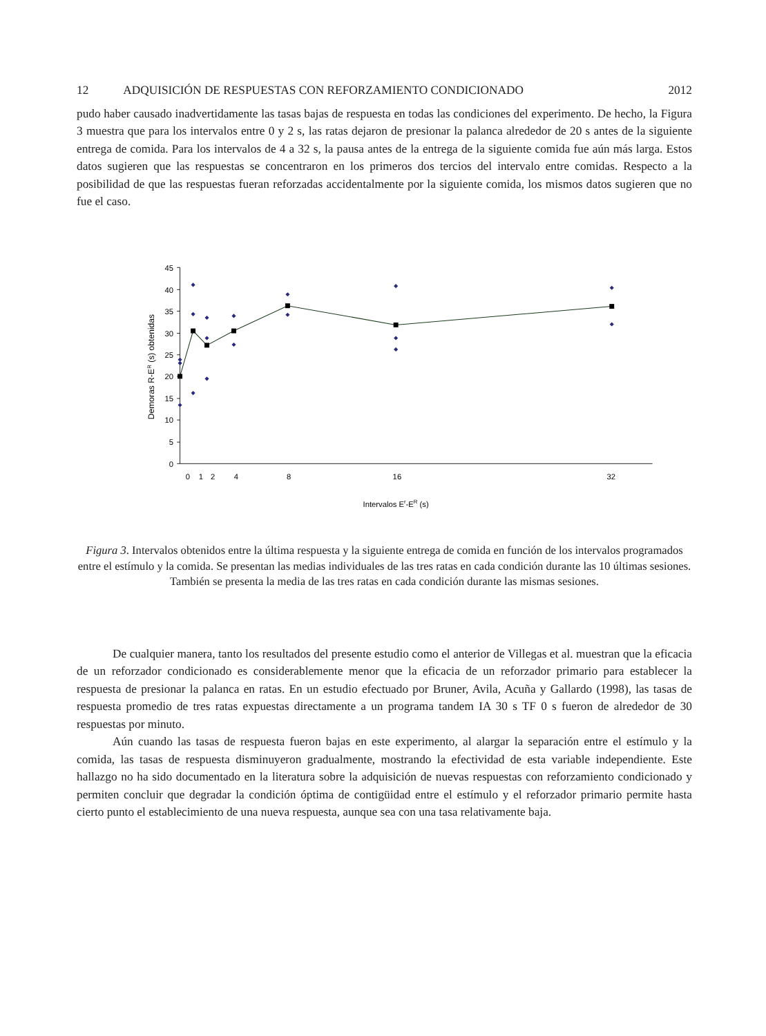12 ADQUISICIÓN DE RESPUESTAS CON REFORZAMIENTO CONDICIONADO 2012
pudo haber causado inadvertidamente las tasas bajas de respuesta en todas las condiciones del experimento. De hecho, la Figura 3 muestra que para los intervalos entre 0 y 2 s, las ratas dejaron de presionar la palanca alrededor de 20 s antes de la siguiente entrega de comida. Para los intervalos de 4 a 32 s, la pausa antes de la entrega de la siguiente comida fue aún más larga. Estos datos sugieren que las respuestas se concentraron en los primeros dos tercios del intervalo entre comidas. Respecto a la posibilidad de que las respuestas fueran reforzadas accidentalmente por la siguiente comida, los mismos datos sugieren que no fue el caso.
0
5
10
15
20
25
30
35
40
45
0
1
2
4
8
16
32
Intervalos Er-ER (s)
Demoras R-ER (s) obtenidas
Figura 3. Intervalos obtenidos entre la última respuesta y la siguiente entrega de comida en función de los intervalos programados entre el estímulo y la comida. Se presentan las medias individuales de las tres ratas en cada condición durante las 10 últimas sesiones. También se presenta la media de las tres ratas en cada condición durante las mismas sesiones.
De cualquier manera, tanto los resultados del presente estudio como el anterior de Villegas et al. muestran que la eficacia de un reforzador condicionado es considerablemente menor que la eficacia de un reforzador primario para establecer la respuesta de presionar la palanca en ratas. En un estudio efectuado por Bruner, Avila, Acuña y Gallardo (1998), las tasas de respuesta promedio de tres ratas expuestas directamente a un programa tandem IA 30 s TF 0 s fueron de alrededor de 30 respuestas por minuto.
Aún cuando las tasas de respuesta fueron bajas en este experimento, al alargar la separación entre el estímulo y la comida, las tasas de respuesta disminuyeron gradualmente, mostrando la efectividad de esta variable independiente. Este hallazgo no ha sido documentado en la literatura sobre la adquisición de nuevas respuestas con reforzamiento condicionado y permiten concluir que degradar la condición óptima de contigüidad entre el estímulo y el reforzador primario permite hasta cierto punto el establecimiento de una nueva respuesta, aunque sea con una tasa relativamente baja.